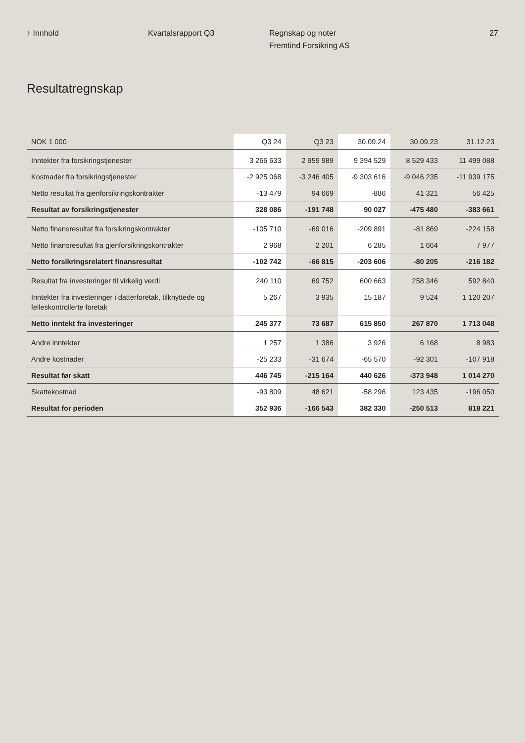↑ Innhold Kvartalsrapport Q3 Regnskap og noter
Fremtind Forsikring AS
27
Resultatregnskap
| NOK 1 000 | Q3 24 | Q3 23 | 30.09.24 | 30.09.23 | 31.12.23 |
| --- | --- | --- | --- | --- | --- |
| Inntekter fra forsikringstjenester | 3 266 633 | 2 959 989 | 9 394 529 | 8 529 433 | 11 499 088 |
| Kostnader fra forsikringstjenester | -2 925 068 | -3 246 405 | -9 303 616 | -9 046 235 | -11 939 175 |
| Netto resultat fra gjenforsikringskontrakter | -13 479 | 94 669 | -886 | 41 321 | 56 425 |
| Resultat av forsikringstjenester | 328 086 | -191 748 | 90 027 | -475 480 | -383 661 |
| Netto finansresultat fra forsikringskontrakter | -105 710 | -69 016 | -209 891 | -81 869 | -224 158 |
| Netto finansresultat fra gjenforsikringskontrakter | 2 968 | 2 201 | 6 285 | 1 664 | 7 977 |
| Netto forsikringsrelatert finansresultat | -102 742 | -66 815 | -203 606 | -80 205 | -216 182 |
| Resultat fra investeringer til virkelig verdi | 240 110 | 69 752 | 600 663 | 258 346 | 592 840 |
| Inntekter fra investeringer i datterforetak, tilknyttede og felleskontrollerte foretak | 5 267 | 3 935 | 15 187 | 9 524 | 1 120 207 |
| Netto inntekt fra investeringer | 245 377 | 73 687 | 615 850 | 267 870 | 1 713 048 |
| Andre inntekter | 1 257 | 1 386 | 3 926 | 6 168 | 8 983 |
| Andre kostnader | -25 233 | -31 674 | -65 570 | -92 301 | -107 918 |
| Resultat før skatt | 446 745 | -215 164 | 440 626 | -373 948 | 1 014 270 |
| Skattekostnad | -93 809 | 48 621 | -58 296 | 123 435 | -196 050 |
| Resultat for perioden | 352 936 | -166 543 | 382 330 | -250 513 | 818 221 |